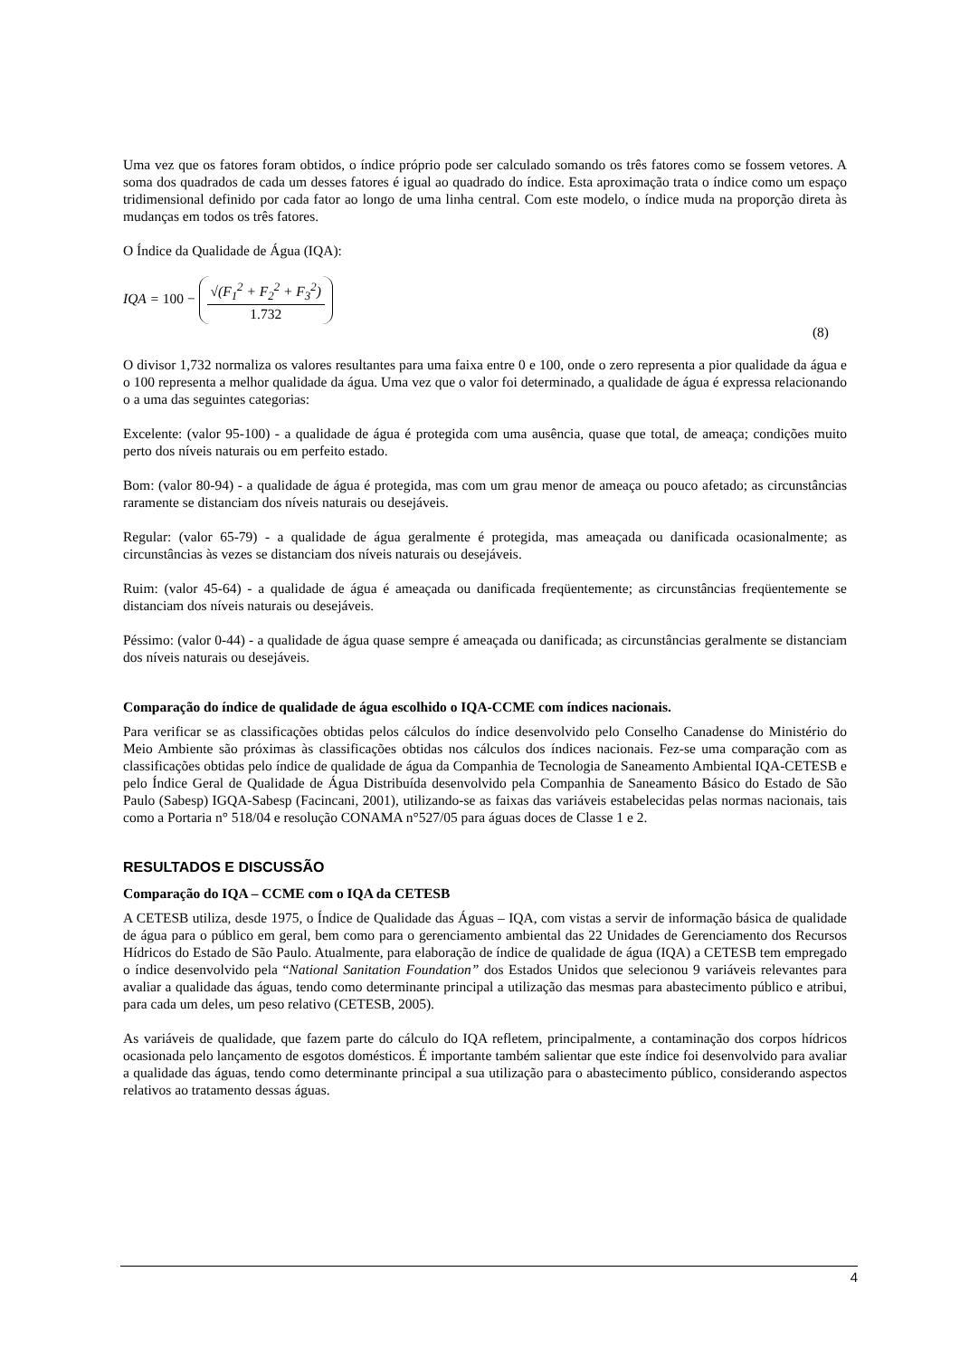Uma vez que os fatores foram obtidos, o índice próprio pode ser calculado somando os três fatores como se fossem vetores. A soma dos quadrados de cada um desses fatores é igual ao quadrado do índice. Esta aproximação trata o índice como um espaço tridimensional definido por cada fator ao longo de uma linha central. Com este modelo, o índice muda na proporção direta às mudanças em todos os três fatores.
O Índice da Qualidade de Água (IQA):
IQA = 100 −
√(F<sub>1</sub><sup>2</sup> + F<sub>2</sub><sup>2</sup> + F<sub>3</sub><sup>2</sup>)
1.732
(8)
O divisor 1,732 normaliza os valores resultantes para uma faixa entre 0 e 100, onde o zero representa a pior qualidade da água e o 100 representa a melhor qualidade da água. Uma vez que o valor foi determinado, a qualidade de água é expressa relacionando o a uma das seguintes categorias:
Excelente: (valor 95-100) - a qualidade de água é protegida com uma ausência, quase que total, de ameaça; condições muito perto dos níveis naturais ou em perfeito estado.
Bom: (valor 80-94) - a qualidade de água é protegida, mas com um grau menor de ameaça ou pouco afetado; as circunstâncias raramente se distanciam dos níveis naturais ou desejáveis.
Regular: (valor 65-79) - a qualidade de água geralmente é protegida, mas ameaçada ou danificada ocasionalmente; as circunstâncias às vezes se distanciam dos níveis naturais ou desejáveis.
Ruim: (valor 45-64) - a qualidade de água é ameaçada ou danificada freqüentemente; as circunstâncias freqüentemente se distanciam dos níveis naturais ou desejáveis.
Péssimo: (valor 0-44) - a qualidade de água quase sempre é ameaçada ou danificada; as circunstâncias geralmente se distanciam dos níveis naturais ou desejáveis.
Comparação do índice de qualidade de água escolhido o IQA-CCME com índices nacionais.
Para verificar se as classificações obtidas pelos cálculos do índice desenvolvido pelo Conselho Canadense do Ministério do Meio Ambiente são próximas às classificações obtidas nos cálculos dos índices nacionais. Fez-se uma comparação com as classificações obtidas pelo índice de qualidade de água da Companhia de Tecnologia de Saneamento Ambiental IQA-CETESB e pelo Índice Geral de Qualidade de Água Distribuída desenvolvido pela Companhia de Saneamento Básico do Estado de São Paulo (Sabesp) IGQA-Sabesp (Facincani, 2001), utilizando-se as faixas das variáveis estabelecidas pelas normas nacionais, tais como a Portaria n° 518/04 e resolução CONAMA n°527/05 para águas doces de Classe 1 e 2.
RESULTADOS E DISCUSSÃO
Comparação do IQA – CCME com o IQA da CETESB
A CETESB utiliza, desde 1975, o Índice de Qualidade das Águas – IQA, com vistas a servir de informação básica de qualidade de água para o público em geral, bem como para o gerenciamento ambiental das 22 Unidades de Gerenciamento dos Recursos Hídricos do Estado de São Paulo. Atualmente, para elaboração de índice de qualidade de água (IQA) a CETESB tem empregado o índice desenvolvido pela “National Sanitation Foundation” dos Estados Unidos que selecionou 9 variáveis relevantes para avaliar a qualidade das águas, tendo como determinante principal a utilização das mesmas para abastecimento público e atribui, para cada um deles, um peso relativo (CETESB, 2005).
As variáveis de qualidade, que fazem parte do cálculo do IQA refletem, principalmente, a contaminação dos corpos hídricos ocasionada pelo lançamento de esgotos domésticos. É importante também salientar que este índice foi desenvolvido para avaliar a qualidade das águas, tendo como determinante principal a sua utilização para o abastecimento público, considerando aspectos relativos ao tratamento dessas águas.
4